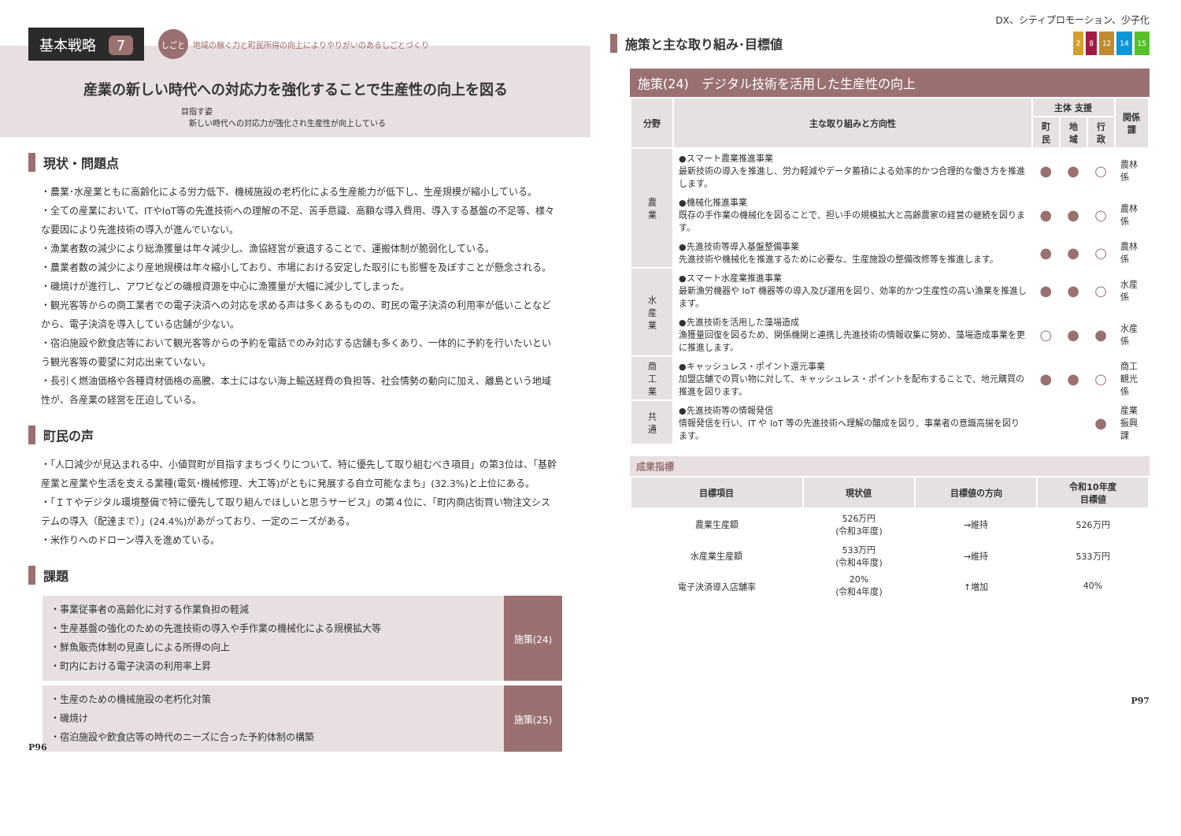基本戦略 7 しごと 地域の稼ぐ力と町民所得の向上によりやりがいのあるしごとづくり
産業の新しい時代への対応力を強化することで生産性の向上を図る
目指す姿
　新しい時代への対応力が強化され生産性が向上している
現状・問題点
・農業･水産業ともに高齢化による労力低下、機械施設の老朽化による生産能力が低下し、生産規模が縮小している。
・全ての産業において、ITやIoT等の先進技術への理解の不足、苦手意識、高額な導入費用、導入する基盤の不足等、様々な要因により先進技術の導入が進んでいない。
・漁業者数の減少により総漁獲量は年々減少し、漁協経営が衰退することで、運搬体制が脆弱化している。
・農業者数の減少により産地規模は年々縮小しており、市場における安定した取引にも影響を及ぼすことが懸念される。
・磯焼けが進行し、アワビなどの磯根資源を中心に漁獲量が大幅に減少してしまった。
・観光客等からの商工業者での電子決済への対応を求める声は多くあるものの、町民の電子決済の利用率が低いことなどから、電子決済を導入している店舗が少ない。
・宿泊施設や飲食店等において観光客等からの予約を電話でのみ対応する店舗も多くあり、一体的に予約を行いたいという観光客等の要望に対応出来ていない。
・長引く燃油価格や各種資材価格の高騰、本土にはない海上輸送経費の負担等、社会情勢の動向に加え、離島という地域性が、各産業の経営を圧迫している。
町民の声
・「人口減少が見込まれる中、小値賀町が目指すまちづくりについて、特に優先して取り組むべき項目」の第3位は、「基幹産業と産業や生活を支える業種(電気･機械修理、大工等)がともに発展する自立可能なまち」(32.3%)と上位にある。
・「ＩＴやデジタル環境整備で特に優先して取り組んでほしいと思うサービス」の第４位に、「町内商店街買い物注文システムの導入（配達まで）」(24.4%)があがっており、一定のニーズがある。
・米作りへのドローン導入を進めている。
課題
・事業従事者の高齢化に対する作業負担の軽減
・生産基盤の強化のための先進技術の導入や手作業の機械化による規模拡大等
・鮮魚販売体制の見直しによる所得の向上
・町内における電子決済の利用率上昇
施策(24)
・生産のための機械施設の老朽化対策
・磯焼け
・宿泊施設や飲食店等の時代のニーズに合った予約体制の構築
施策(25)
P96
DX、シティプロモーション、少子化
施策と主な取り組み･目標値
2 8 12 14 15
施策(24)　デジタル技術を活用した生産性の向上
| 分野 | 主な取り組みと方向性 | 主体 支援 | | | 関係課 |
| --- | --- | --- | --- | --- | --- |
| | | 町民 | 地域 | 行政 | |
| 農 業 | ●スマート農業推進事業 最新技術の導入を推進し、労力軽減やデータ蓄積による効率的かつ合理的な働き方を推進します。 | ● | ● | ○ | 農林係 |
| | ●機械化推進事業 既存の手作業の機械化を図ることで、担い手の規模拡大と高齢農家の経営の継続を図ります。 | ● | ● | ○ | 農林係 |
| | ●先進技術等導入基盤整備事業 先進技術や機械化を推進するために必要な、生産施設の整備改修等を推進します。 | ● | ● | ○ | 農林係 |
| 水 産 業 | ●スマート水産業推進事業 最新漁労機器や IoT 機器等の導入及び運用を図り、効率的かつ生産性の高い漁業を推進します。 | ● | ● | ○ | 水産係 |
| | ●先進技術を活用した藻場造成 漁獲量回復を図るため、関係機関と連携し先進技術の情報収集に努め、藻場造成事業を更に推進します。 | ○ | ● | ● | 水産係 |
| 商 工 業 | ●キャッシュレス・ポイント還元事業 加盟店舗での買い物に対して、キャッシュレス・ポイントを配布することで、地元購買の推進を図ります。 | ● | ● | ○ | 商工 観光係 |
| 共 通 | ●先進技術等の情報発信 情報発信を行い、IT や IoT 等の先進技術へ理解の醸成を図り、事業者の意識高揚を図ります。 | | | ● | 産業 振興課 |
成果指標
| 目標項目 | 現状値 | 目標値の方向 | 令和10年度 目標値 |
| --- | --- | --- | --- |
| 農業生産額 | 526万円 (令和3年度) | →維持 | 526万円 |
| 水産業生産額 | 533万円 (令和4年度) | →維持 | 533万円 |
| 電子決済導入店舗率 | 20% (令和4年度) | ↑増加 | 40% |
P97